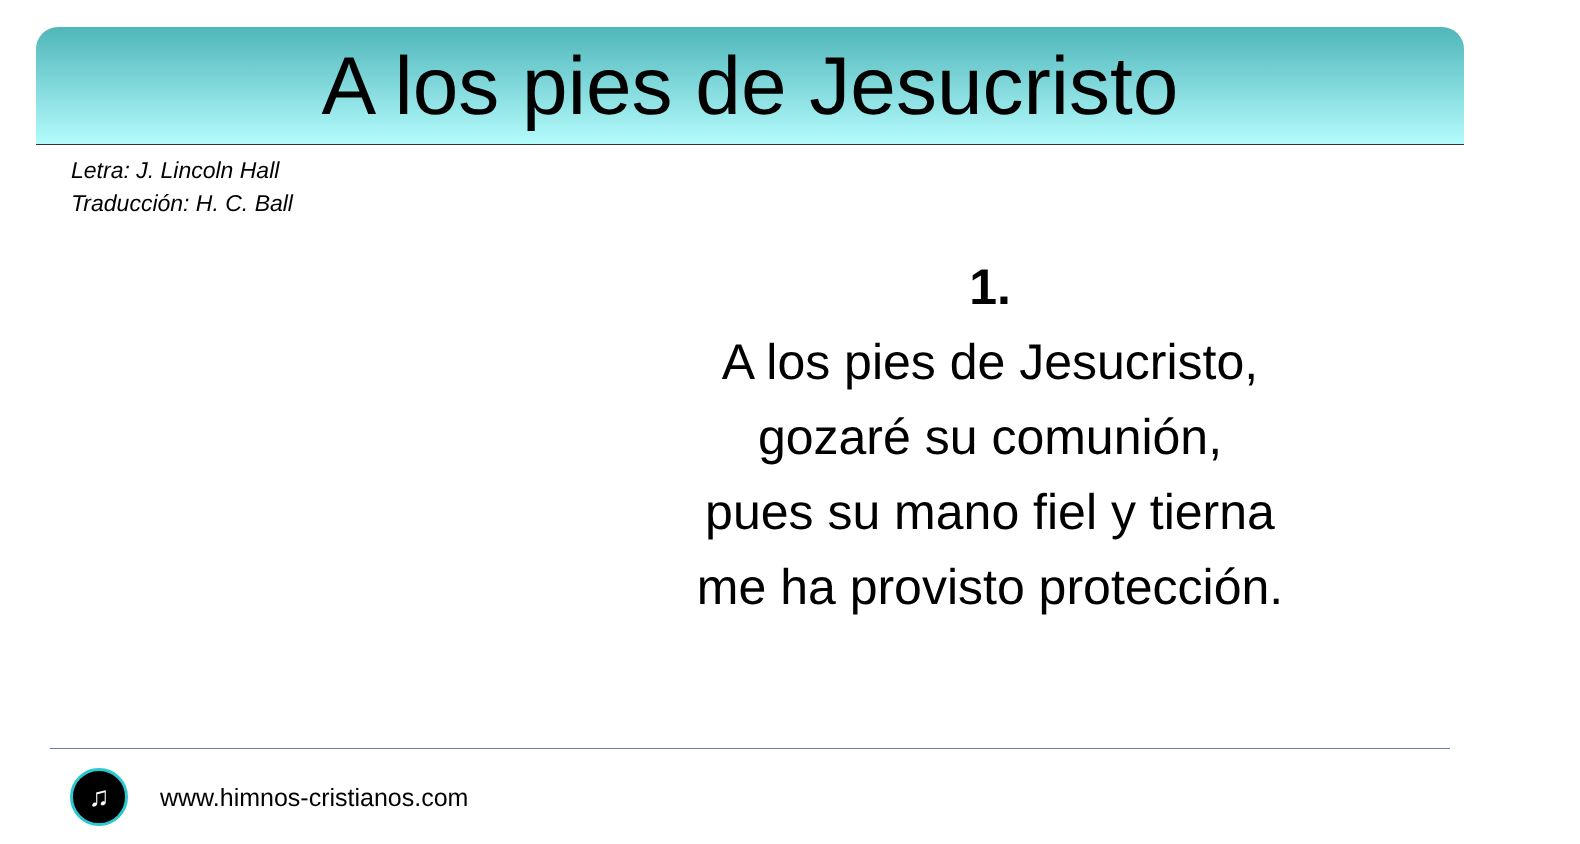A los pies de Jesucristo
Letra: J. Lincoln Hall
Traducción: H. C. Ball
1.
A los pies de Jesucristo,
gozaré su comunión,
pues su mano fiel y tierna
me ha provisto protección.
♫
www.himnos-cristianos.com